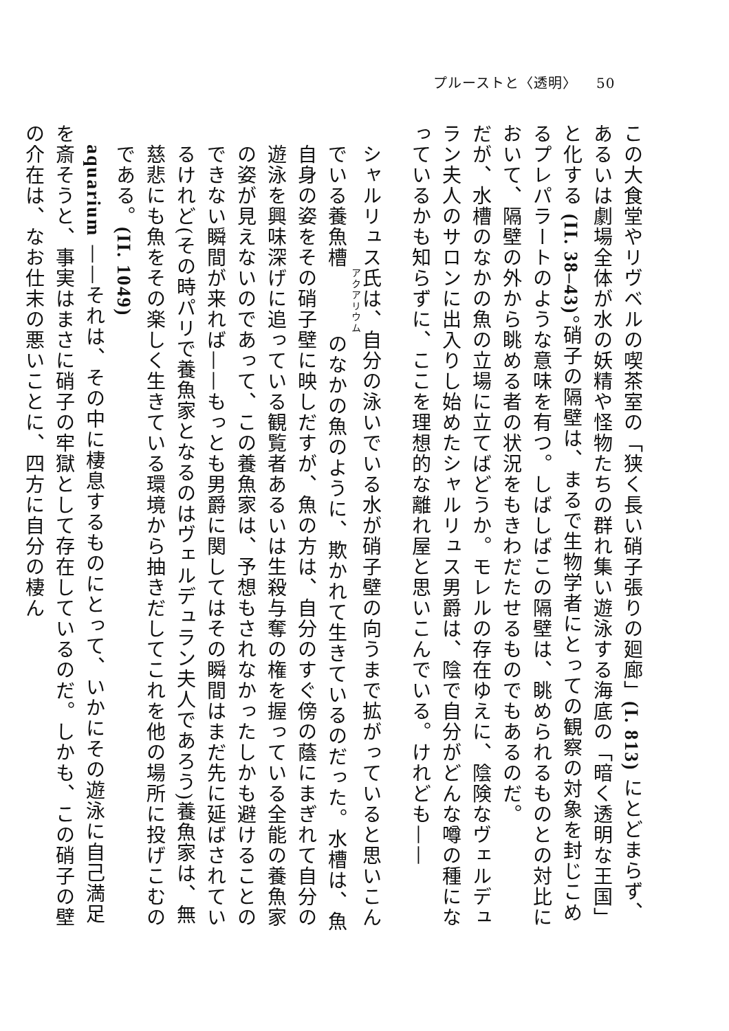プルーストと〈透明〉 50
この大食堂やリヴベルの喫茶室の「狭く長い硝子張りの廻廊」(I. 813) にとどまらず、あるいは劇場全体が水の妖精や怪物たちの群れ集い遊泳する海底の「暗く透明な王国」と化する (II. 38–43)。硝子の隔壁は、まるで生物学者にとっての観察の対象を封じこめるプレパラートのような意味を有つ。しばしばこの隔壁は、眺められるものとの対比において、隔壁の外から眺める者の状況をもきわだたせるものでもあるのだ。
だが、水槽のなかの魚の立場に立てばどうか。モレルの存在ゆえに、陰険なヴェルデュラン夫人のサロンに出入りし始めたシャルリュス男爵は、陰で自分がどんな噂の種になっているかも知らずに、ここを理想的な離れ屋と思いこんでいる。けれども——
シャルリュス氏は、自分の泳いでいる水が硝子壁の向うまで拡がっていると思いこんでいる養魚槽のなかの魚のように、欺かれて生きているのだった。水槽は、魚自身の姿をその硝子壁に映しだすが、魚の方は、自分のすぐ傍の蔭にまぎれて自分の遊泳を興味深げに追っている観覧者あるいは生殺与奪の権を握っている全能の養魚家の姿が見えないのであって、この養魚家は、予想もされなかったしかも避けることのできない瞬間が来れば——もっとも男爵に関してはその瞬間はまだ先に延ばされているけれど(その時パリで養魚家となるのはヴェルデュラン夫人であろう)養魚家は、無慈悲にも魚をその楽しく生きている環境から抽きだしてこれを他の場所に投げこむのである。(II. 1049)
　aquarium ——それは、その中に棲息するものにとって、いかにその遊泳に自己満足を斎そうと、事実はまさに硝子の牢獄として存在しているのだ。しかも、この硝子の壁の介在は、なお仕末の悪いことに、四方に自分の棲ん